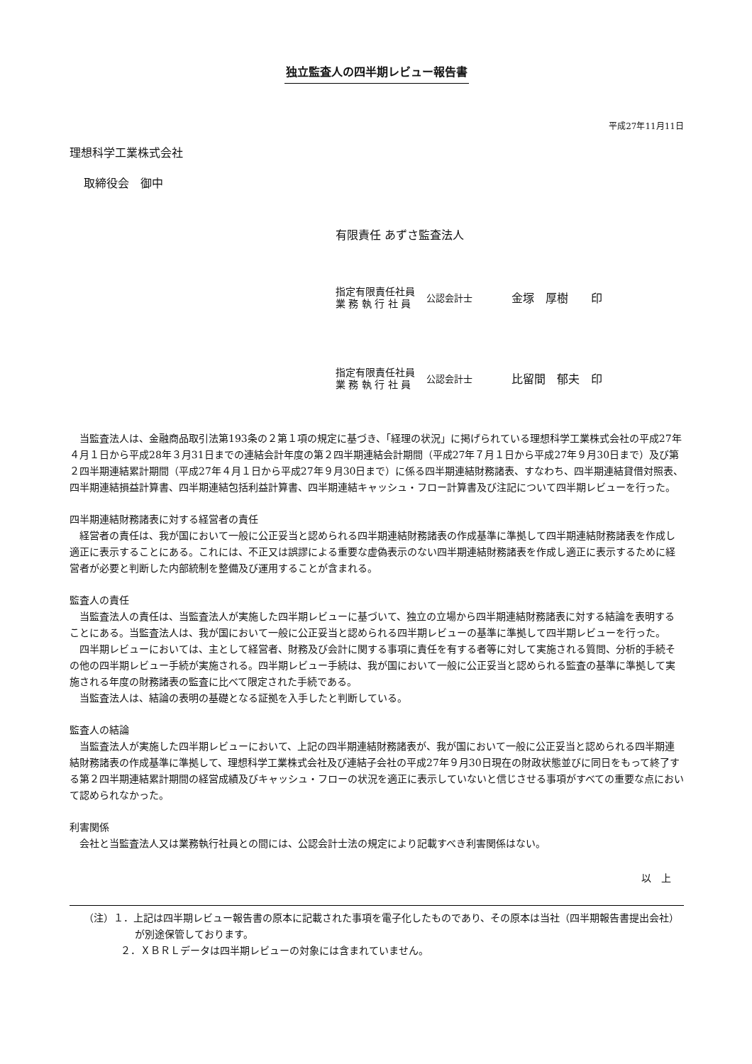独立監査人の四半期レビュー報告書
平成27年11月11日
理想科学工業株式会社
取締役会　御中
有限責任 あずさ監査法人
指定有限責任社員
業 務 執 行 社 員
公認会計士
金塚　厚樹　　印
指定有限責任社員
業 務 執 行 社 員
公認会計士
比留間　郁夫　印
当監査法人は、金融商品取引法第193条の２第１項の規定に基づき、「経理の状況」に掲げられている理想科学工業株式会社の平成27年４月１日から平成28年３月31日までの連結会計年度の第２四半期連結会計期間（平成27年７月１日から平成27年９月30日まで）及び第２四半期連結累計期間（平成27年４月１日から平成27年９月30日まで）に係る四半期連結財務諸表、すなわち、四半期連結貸借対照表、四半期連結損益計算書、四半期連結包括利益計算書、四半期連結キャッシュ・フロー計算書及び注記について四半期レビューを行った。
四半期連結財務諸表に対する経営者の責任
経営者の責任は、我が国において一般に公正妥当と認められる四半期連結財務諸表の作成基準に準拠して四半期連結財務諸表を作成し適正に表示することにある。これには、不正又は誤謬による重要な虚偽表示のない四半期連結財務諸表を作成し適正に表示するために経営者が必要と判断した内部統制を整備及び運用することが含まれる。
監査人の責任
当監査法人の責任は、当監査法人が実施した四半期レビューに基づいて、独立の立場から四半期連結財務諸表に対する結論を表明することにある。当監査法人は、我が国において一般に公正妥当と認められる四半期レビューの基準に準拠して四半期レビューを行った。
四半期レビューにおいては、主として経営者、財務及び会計に関する事項に責任を有する者等に対して実施される質問、分析的手続その他の四半期レビュー手続が実施される。四半期レビュー手続は、我が国において一般に公正妥当と認められる監査の基準に準拠して実施される年度の財務諸表の監査に比べて限定された手続である。
当監査法人は、結論の表明の基礎となる証拠を入手したと判断している。
監査人の結論
当監査法人が実施した四半期レビューにおいて、上記の四半期連結財務諸表が、我が国において一般に公正妥当と認められる四半期連結財務諸表の作成基準に準拠して、理想科学工業株式会社及び連結子会社の平成27年９月30日現在の財政状態並びに同日をもって終了する第２四半期連結累計期間の経営成績及びキャッシュ・フローの状況を適正に表示していないと信じさせる事項がすべての重要な点において認められなかった。
利害関係
会社と当監査法人又は業務執行社員との間には、公認会計士法の規定により記載すべき利害関係はない。
以　上
（注）１．上記は四半期レビュー報告書の原本に記載された事項を電子化したものであり、その原本は当社（四半期報告書提出会社）が別途保管しております。
２．ＸＢＲＬデータは四半期レビューの対象には含まれていません。